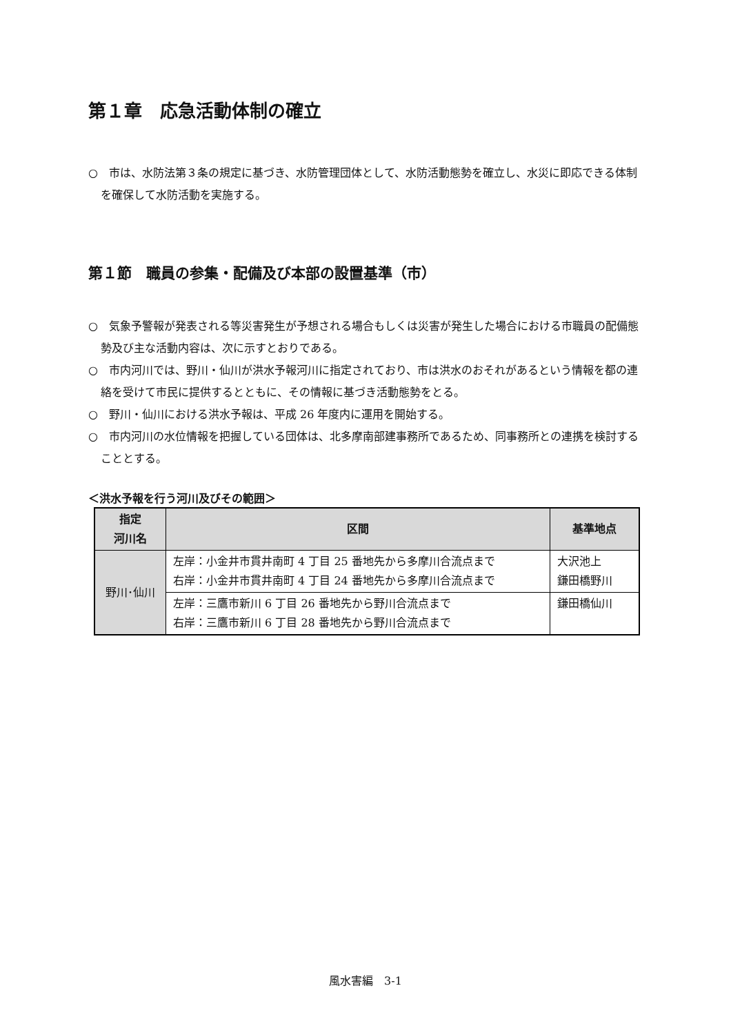第１章　応急活動体制の確立
○　市は、水防法第３条の規定に基づき、水防管理団体として、水防活動態勢を確立し、水災に即応できる体制を確保して水防活動を実施する。
第１節　職員の参集・配備及び本部の設置基準（市）
○　気象予警報が発表される等災害発生が予想される場合もしくは災害が発生した場合における市職員の配備態勢及び主な活動内容は、次に示すとおりである。
○　市内河川では、野川・仙川が洪水予報河川に指定されており、市は洪水のおそれがあるという情報を都の連絡を受けて市民に提供するとともに、その情報に基づき活動態勢をとる。
○　野川・仙川における洪水予報は、平成 26 年度内に運用を開始する。
○　市内河川の水位情報を把握している団体は、北多摩南部建事務所であるため、同事務所との連携を検討することとする。
＜洪水予報を行う河川及びその範囲＞
| 指定 河川名 | 区間 | 基準地点 |
| --- | --- | --- |
| 野川･仙川 | 左岸：小金井市貫井南町 4 丁目 25 番地先から多摩川合流点まで 右岸：小金井市貫井南町 4 丁目 24 番地先から多摩川合流点まで | 大沢池上 鎌田橋野川 |
| | 左岸：三鷹市新川 6 丁目 26 番地先から野川合流点まで 右岸：三鷹市新川 6 丁目 28 番地先から野川合流点まで | 鎌田橋仙川 |
風水害編　3-1